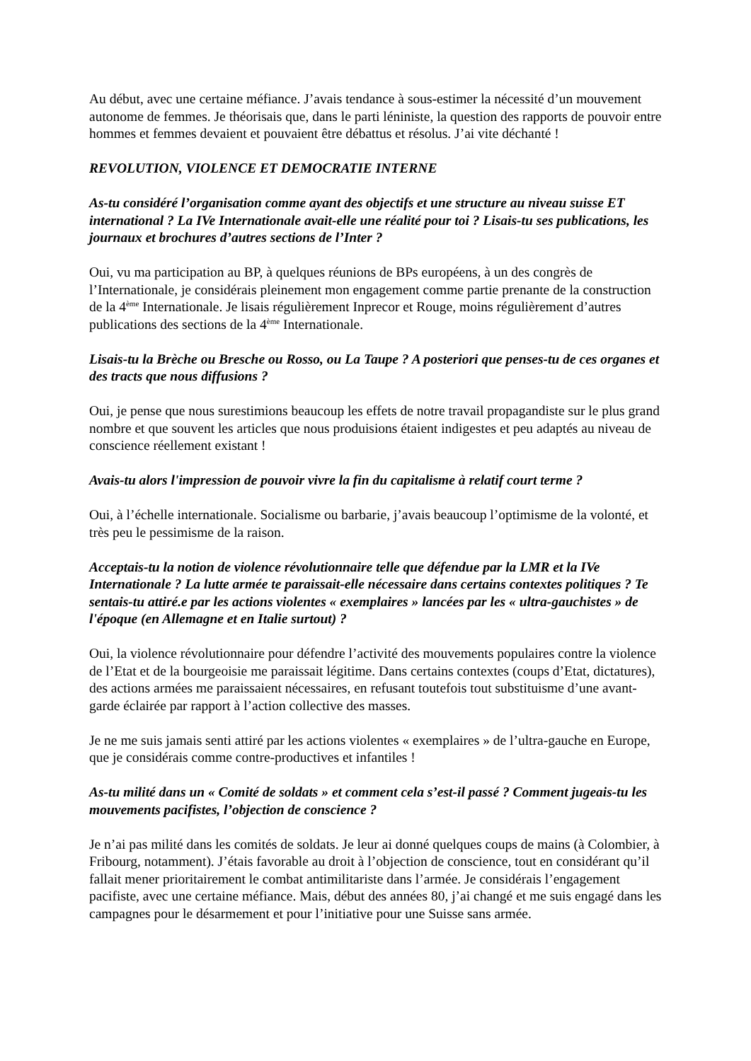Au début, avec une certaine méfiance. J’avais tendance à sous-estimer la nécessité d’un mouvement autonome de femmes. Je théorisais que, dans le parti léniniste, la question des rapports de pouvoir entre hommes et femmes devaient et pouvaient être débattus et résolus. J’ai vite déchanté !
REVOLUTION, VIOLENCE ET DEMOCRATIE INTERNE
As-tu considéré l’organisation comme ayant des objectifs et une structure au niveau suisse ET international ? La IVe Internationale avait-elle une réalité pour toi ? Lisais-tu ses publications, les journaux et brochures d’autres sections de l’Inter ?
Oui, vu ma participation au BP, à quelques réunions de BPs européens, à un des congrès de l’Internationale, je considérais pleinement mon engagement comme partie prenante de la construction de la 4<sup>ème</sup> Internationale. Je lisais régulièrement Inprecor et Rouge, moins régulièrement d’autres publications des sections de la 4<sup>ème</sup> Internationale.
Lisais-tu la Brèche ou Bresche ou Rosso, ou La Taupe ? A posteriori que penses-tu de ces organes et des tracts que nous diffusions ?
Oui, je pense que nous surestimions beaucoup les effets de notre travail propagandiste sur le plus grand nombre et que souvent les articles que nous produisions étaient indigestes et peu adaptés au niveau de conscience réellement existant !
Avais-tu alors l'impression de pouvoir vivre la fin du capitalisme à relatif court terme ?
Oui, à l’échelle internationale. Socialisme ou barbarie, j’avais beaucoup l’optimisme de la volonté, et très peu le pessimisme de la raison.
Acceptais-tu la notion de violence révolutionnaire telle que défendue par la LMR et la IVe Internationale ? La lutte armée te paraissait-elle nécessaire dans certains contextes politiques ? Te sentais-tu attiré.e par les actions violentes « exemplaires » lancées par les « ultra-gauchistes » de l'époque (en Allemagne et en Italie surtout) ?
Oui, la violence révolutionnaire pour défendre l’activité des mouvements populaires contre la violence de l’Etat et de la bourgeoisie me paraissait légitime. Dans certains contextes (coups d’Etat, dictatures), des actions armées me paraissaient nécessaires, en refusant toutefois tout substituisme d’une avant-garde éclairée par rapport à l’action collective des masses.
Je ne me suis jamais senti attiré par les actions violentes « exemplaires » de l’ultra-gauche en Europe, que je considérais comme contre-productives et infantiles !
As-tu milité dans un « Comité de soldats » et comment cela s’est-il passé ? Comment jugeais-tu les mouvements pacifistes, l’objection de conscience ?
Je n’ai pas milité dans les comités de soldats. Je leur ai donné quelques coups de mains (à Colombier, à Fribourg, notamment). J’étais favorable au droit à l’objection de conscience, tout en considérant qu’il fallait mener prioritairement le combat antimilitariste dans l’armée. Je considérais l’engagement pacifiste, avec une certaine méfiance. Mais, début des années 80, j’ai changé et me suis engagé dans les campagnes pour le désarmement et pour l’initiative pour une Suisse sans armée.